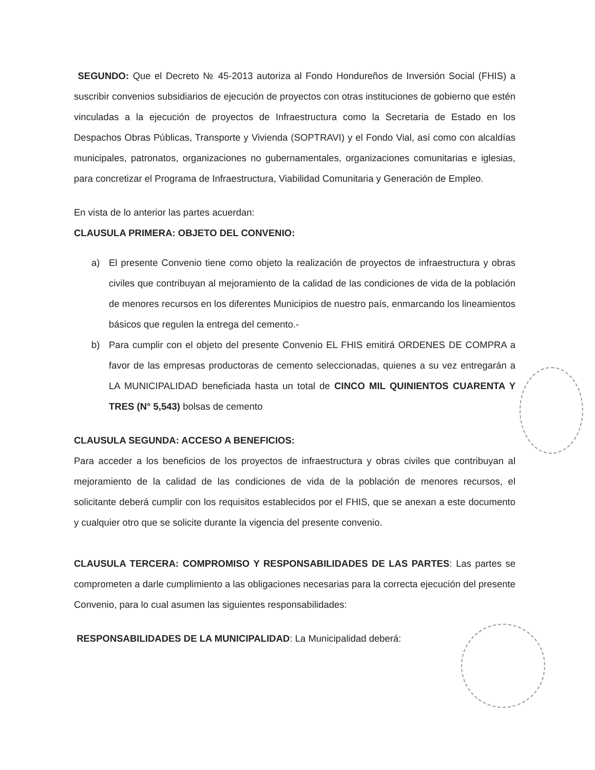SEGUNDO: Que el Decreto № 45-2013 autoriza al Fondo Hondureños de Inversión Social (FHIS) a suscribir convenios subsidiarios de ejecución de proyectos con otras instituciones de gobierno que estén vinculadas a la ejecución de proyectos de Infraestructura como la Secretaria de Estado en los Despachos Obras Públicas, Transporte y Vivienda (SOPTRAVI) y el Fondo Vial, así como con alcaldías municipales, patronatos, organizaciones no gubernamentales, organizaciones comunitarias e iglesias, para concretizar el Programa de Infraestructura, Viabilidad Comunitaria y Generación de Empleo.
En vista de lo anterior las partes acuerdan:
CLAUSULA PRIMERA: OBJETO DEL CONVENIO:
a) El presente Convenio tiene como objeto la realización de proyectos de infraestructura y obras civiles que contribuyan al mejoramiento de la calidad de las condiciones de vida de la población de menores recursos en los diferentes Municipios de nuestro país, enmarcando los lineamientos básicos que regulen la entrega del cemento.-
b) Para cumplir con el objeto del presente Convenio EL FHIS emitirá ORDENES DE COMPRA a favor de las empresas productoras de cemento seleccionadas, quienes a su vez entregarán a LA MUNICIPALIDAD beneficiada hasta un total de CINCO MIL QUINIENTOS CUARENTA Y TRES (N° 5,543) bolsas de cemento
CLAUSULA SEGUNDA: ACCESO A BENEFICIOS:
Para acceder a los beneficios de los proyectos de infraestructura y obras civiles que contribuyan al mejoramiento de la calidad de las condiciones de vida de la población de menores recursos, el solicitante deberá cumplir con los requisitos establecidos por el FHIS, que se anexan a este documento y cualquier otro que se solicite durante la vigencia del presente convenio.
CLAUSULA TERCERA: COMPROMISO Y RESPONSABILIDADES DE LAS PARTES: Las partes se comprometen a darle cumplimiento a las obligaciones necesarias para la correcta ejecución del presente Convenio, para lo cual asumen las siguientes responsabilidades:
RESPONSABILIDADES DE LA MUNICIPALIDAD: La Municipalidad deberá: